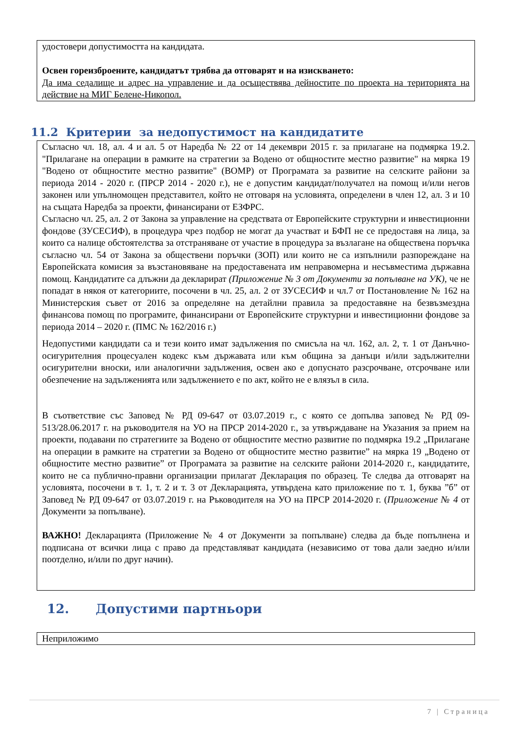удостовери допустимостта на кандидата.
Освен гореизброените, кандидатът трябва да отговарят и на изискването:
Да има седалище и адрес на управление и да осъществява дейностите по проекта на територията на действие на МИГ Белене-Никопол.
11.2 Критерии за недопустимост на кандидатите
Съгласно чл. 18, ал. 4 и ал. 5 от Наредба № 22 от 14 декември 2015 г. за прилагане на подмярка 19.2. "Прилагане на операции в рамките на стратегии за Водено от общностите местно развитие" на мярка 19 "Водено от общностите местно развитие" (ВОМР) от Програмата за развитие на селските райони за периода 2014 - 2020 г. (ПРСР 2014 - 2020 г.), не е допустим кандидат/получател на помощ и/или негов законен или упълномощен представител, който не отговаря на условията, определени в член 12, ал. 3 и 10 на същата Наредба за проекти, финансирани от ЕЗФРС.
Съгласно чл. 25, ал. 2 от Закона за управление на средствата от Европейските структурни и инвестиционни фондове (ЗУСЕСИФ), в процедура чрез подбор не могат да участват и БФП не се предоставя на лица, за които са налице обстоятелства за отстраняване от участие в процедура за възлагане на обществена поръчка съгласно чл. 54 от Закона за обществени поръчки (ЗОП) или които не са изпълнили разпореждане на Европейската комисия за възстановяване на предоставената им неправомерна и несъвместима държавна помощ. Кандидатите са длъжни да декларират (Приложение № 3 от Документи за попълване на УК), че не попадат в някоя от категориите, посочени в чл. 25, ал. 2 от ЗУСЕСИФ и чл.7 от Постановление № 162 на Министерския съвет от 2016 за определяне на детайлни правила за предоставяне на безвъзмездна финансова помощ по програмите, финансирани от Европейските структурни и инвестиционни фондове за периода 2014 – 2020 г. (ПМС № 162/2016 г.)
Недопустими кандидати са и тези които имат задължения по смисъла на чл. 162, ал. 2, т. 1 от Данъчно-осигурителния процесуален кодекс към държавата или към община за данъци и/или задължителни осигурителни вноски, или аналогични задължения, освен ако е допуснато разсрочване, отсрочване или обезпечение на задълженията или задължението е по акт, който не е влязъл в сила.
В съответствие със Заповед № РД 09-647 от 03.07.2019 г., с която се допълва заповед № РД 09-513/28.06.2017 г. на ръководителя на УО на ПРСР 2014-2020 г., за утвърждаване на Указания за прием на проекти, подавани по стратегиите за Водено от общностите местно развитие по подмярка 19.2 „Прилагане на операции в рамките на стратегии за Водено от общностите местно развитие” на мярка 19 „Водено от общностите местно развитие” от Програмата за развитие на селските райони 2014-2020 г., кандидатите, които не са публично-правни организации прилагат Декларация по образец. Те следва да отговарят на условията, посочени в т. 1, т. 2 и т. 3 от Декларацията, утвърдена като приложение по т. 1, буква ”б” от Заповед № РД 09-647 от 03.07.2019 г. на Ръководителя на УО на ПРСР 2014-2020 г. (Приложение № 4 от Документи за попълване).
ВАЖНО! Декларацията (Приложение № 4 от Документи за попълване) следва да бъде попълнена и подписана от всички лица с право да представляват кандидата (независимо от това дали заедно и/или поотделно, и/или по друг начин).
12. Допустими партньори
Неприложимо
7 | Страница